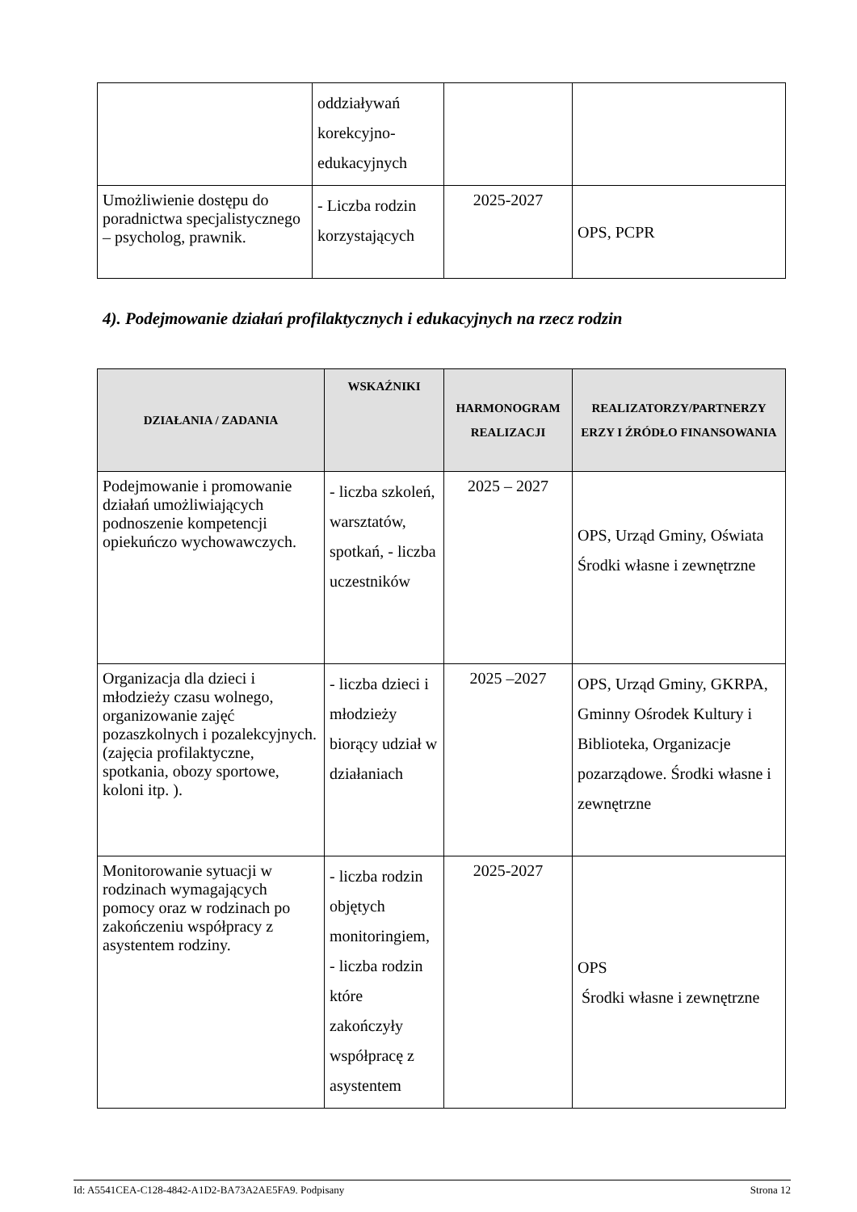| | oddziaływań korekcyjno-edukacyjnych | | |
| Umożliwienie dostępu do poradnictwa specjalistycznego – psycholog, prawnik. | - Liczba rodzin korzystających | 2025-2027 | OPS, PCPR |
4). Podejmowanie działań profilaktycznych i edukacyjnych na rzecz rodzin
| DZIAŁANIA / ZADANIA | WSKAŹNIKI | HARMONOGRAM REALIZACJI | REALIZATORZY/PARTNERZY ERZY I ŹRÓDŁO FINANSOWANIA |
| --- | --- | --- | --- |
| Podejmowanie i promowanie działań umożliwiających podnoszenie kompetencji opiekuńczo wychowawczych. | - liczba szkoleń, warsztatów, spotkań, - liczba uczestników | 2025 – 2027 | OPS, Urząd Gminy, Oświata Środki własne i zewnętrzne |
| Organizacja dla dzieci i młodzieży czasu wolnego, organizowanie zajęć pozaszkolnych i pozalekcyjnych. (zajęcia profilaktyczne, spotkania, obozy sportowe, koloni itp. ). | - liczba dzieci i młodzieży biorący udział w działaniach | 2025 –2027 | OPS, Urząd Gminy, GKRPA, Gminny Ośrodek Kultury i Biblioteka, Organizacje pozarządowe. Środki własne i zewnętrzne |
| Monitorowanie sytuacji w rodzinach wymagających pomocy oraz w rodzinach po zakończeniu współpracy z asystentem rodziny. | - liczba rodzin objętych monitoringiem, - liczba rodzin które zakończyły współpracę z asystentem | 2025-2027 | OPS Środki własne i zewnętrzne |
Id: A5541CEA-C128-4842-A1D2-BA73A2AE5FA9. Podpisany Strona 12